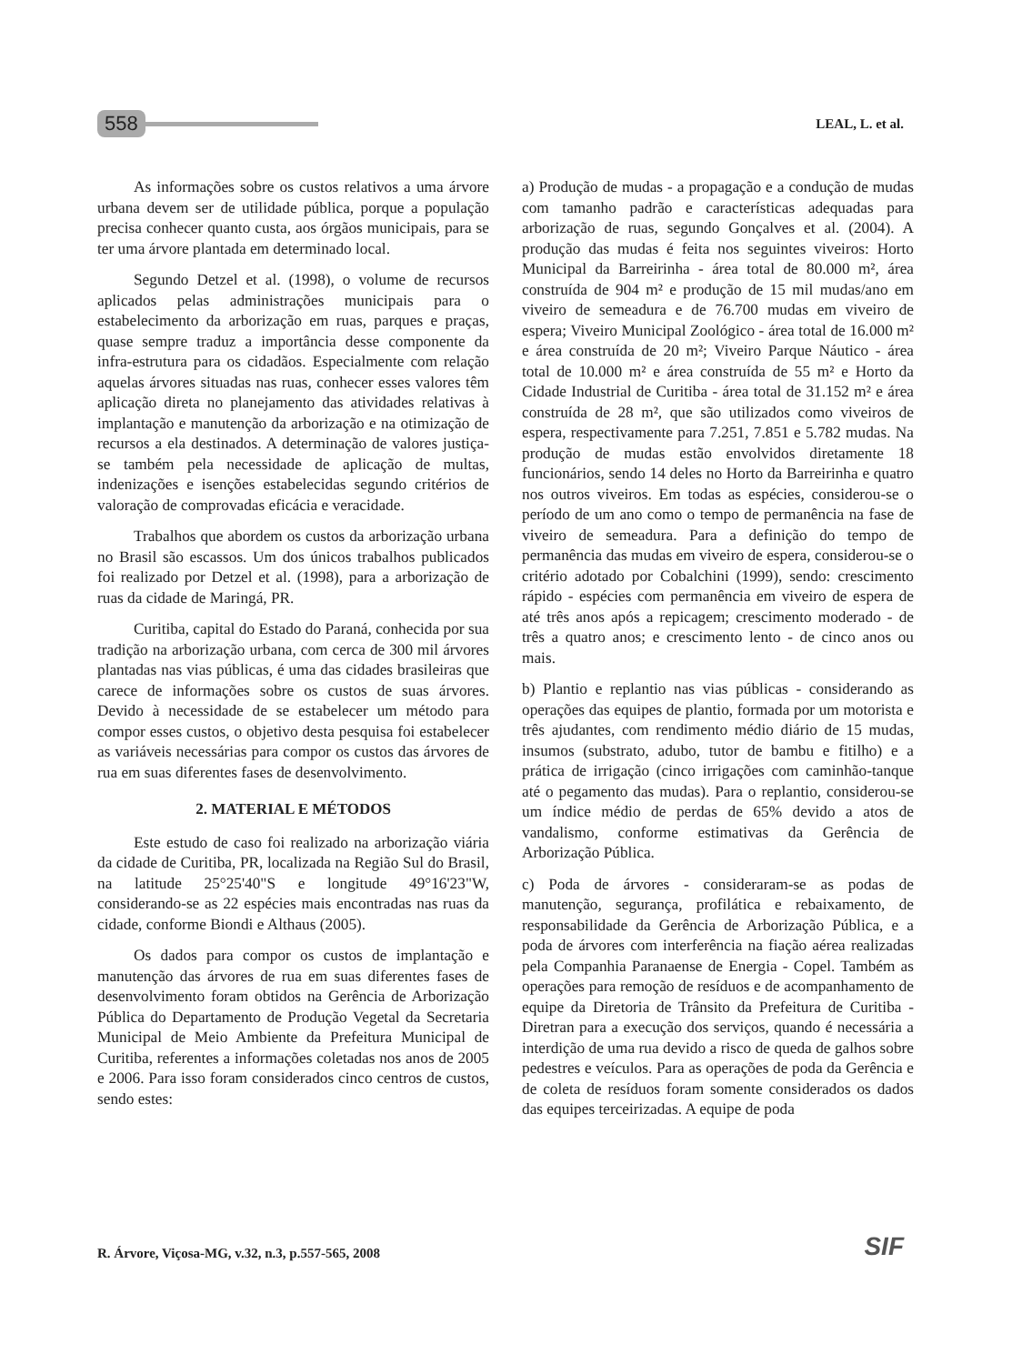558 LEAL, L. et al.
As informações sobre os custos relativos a uma árvore urbana devem ser de utilidade pública, porque a população precisa conhecer quanto custa, aos órgãos municipais, para se ter uma árvore plantada em determinado local.
Segundo Detzel et al. (1998), o volume de recursos aplicados pelas administrações municipais para o estabelecimento da arborização em ruas, parques e praças, quase sempre traduz a importância desse componente da infra-estrutura para os cidadãos. Especialmente com relação aquelas árvores situadas nas ruas, conhecer esses valores têm aplicação direta no planejamento das atividades relativas à implantação e manutenção da arborização e na otimização de recursos a ela destinados. A determinação de valores justiça-se também pela necessidade de aplicação de multas, indenizações e isenções estabelecidas segundo critérios de valoração de comprovadas eficácia e veracidade.
Trabalhos que abordem os custos da arborização urbana no Brasil são escassos. Um dos únicos trabalhos publicados foi realizado por Detzel et al. (1998), para a arborização de ruas da cidade de Maringá, PR.
Curitiba, capital do Estado do Paraná, conhecida por sua tradição na arborização urbana, com cerca de 300 mil árvores plantadas nas vias públicas, é uma das cidades brasileiras que carece de informações sobre os custos de suas árvores. Devido à necessidade de se estabelecer um método para compor esses custos, o objetivo desta pesquisa foi estabelecer as variáveis necessárias para compor os custos das árvores de rua em suas diferentes fases de desenvolvimento.
2. MATERIAL E MÉTODOS
Este estudo de caso foi realizado na arborização viária da cidade de Curitiba, PR, localizada na Região Sul do Brasil, na latitude 25°25'40"S e longitude 49°16'23"W, considerando-se as 22 espécies mais encontradas nas ruas da cidade, conforme Biondi e Althaus (2005).
Os dados para compor os custos de implantação e manutenção das árvores de rua em suas diferentes fases de desenvolvimento foram obtidos na Gerência de Arborização Pública do Departamento de Produção Vegetal da Secretaria Municipal de Meio Ambiente da Prefeitura Municipal de Curitiba, referentes a informações coletadas nos anos de 2005 e 2006. Para isso foram considerados cinco centros de custos, sendo estes:
a) Produção de mudas - a propagação e a condução de mudas com tamanho padrão e características adequadas para arborização de ruas, segundo Gonçalves et al. (2004). A produção das mudas é feita nos seguintes viveiros: Horto Municipal da Barreirinha - área total de 80.000 m², área construída de 904 m² e produção de 15 mil mudas/ano em viveiro de semeadura e de 76.700 mudas em viveiro de espera; Viveiro Municipal Zoológico - área total de 16.000 m² e área construída de 20 m²; Viveiro Parque Náutico - área total de 10.000 m² e área construída de 55 m² e Horto da Cidade Industrial de Curitiba - área total de 31.152 m² e área construída de 28 m², que são utilizados como viveiros de espera, respectivamente para 7.251, 7.851 e 5.782 mudas. Na produção de mudas estão envolvidos diretamente 18 funcionários, sendo 14 deles no Horto da Barreirinha e quatro nos outros viveiros. Em todas as espécies, considerou-se o período de um ano como o tempo de permanência na fase de viveiro de semeadura. Para a definição do tempo de permanência das mudas em viveiro de espera, considerou-se o critério adotado por Cobalchini (1999), sendo: crescimento rápido - espécies com permanência em viveiro de espera de até três anos após a repicagem; crescimento moderado - de três a quatro anos; e crescimento lento - de cinco anos ou mais.
b) Plantio e replantio nas vias públicas - considerando as operações das equipes de plantio, formada por um motorista e três ajudantes, com rendimento médio diário de 15 mudas, insumos (substrato, adubo, tutor de bambu e fitilho) e a prática de irrigação (cinco irrigações com caminhão-tanque até o pegamento das mudas). Para o replantio, considerou-se um índice médio de perdas de 65% devido a atos de vandalismo, conforme estimativas da Gerência de Arborização Pública.
c) Poda de árvores - consideraram-se as podas de manutenção, segurança, profilática e rebaixamento, de responsabilidade da Gerência de Arborização Pública, e a poda de árvores com interferência na fiação aérea realizadas pela Companhia Paranaense de Energia - Copel. Também as operações para remoção de resíduos e de acompanhamento de equipe da Diretoria de Trânsito da Prefeitura de Curitiba - Diretran para a execução dos serviços, quando é necessária a interdição de uma rua devido a risco de queda de galhos sobre pedestres e veículos. Para as operações de poda da Gerência e de coleta de resíduos foram somente considerados os dados das equipes terceirizadas. A equipe de poda
R. Árvore, Viçosa-MG, v.32, n.3, p.557-565, 2008
SIF